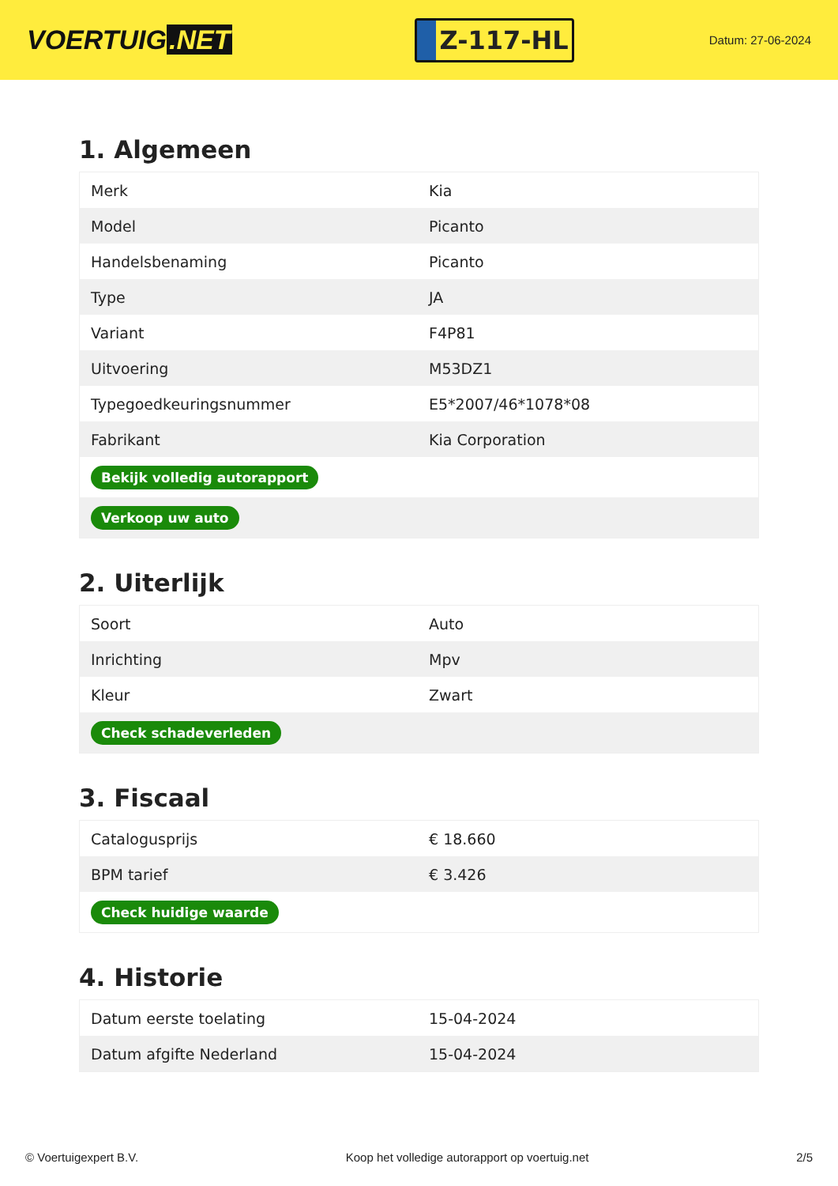VOERTUIG.NET
Z-117-HL
Datum: 27-06-2024
1. Algemeen
| Merk | Kia |
| Model | Picanto |
| Handelsbenaming | Picanto |
| Type | JA |
| Variant | F4P81 |
| Uitvoering | M53DZ1 |
| Typegoedkeuringsnummer | E5*2007/46*1078*08 |
| Fabrikant | Kia Corporation |
| Bekijk volledig autorapport | |
| Verkoop uw auto | |
2. Uiterlijk
| Soort | Auto |
| Inrichting | Mpv |
| Kleur | Zwart |
| Check schadeverleden | |
3. Fiscaal
| Catalogusprijs | € 18.660 |
| BPM tarief | € 3.426 |
| Check huidige waarde | |
4. Historie
| Datum eerste toelating | 15-04-2024 |
| Datum afgifte Nederland | 15-04-2024 |
© Voertuigexpert B.V. Koop het volledige autorapport op voertuig.net 2/5